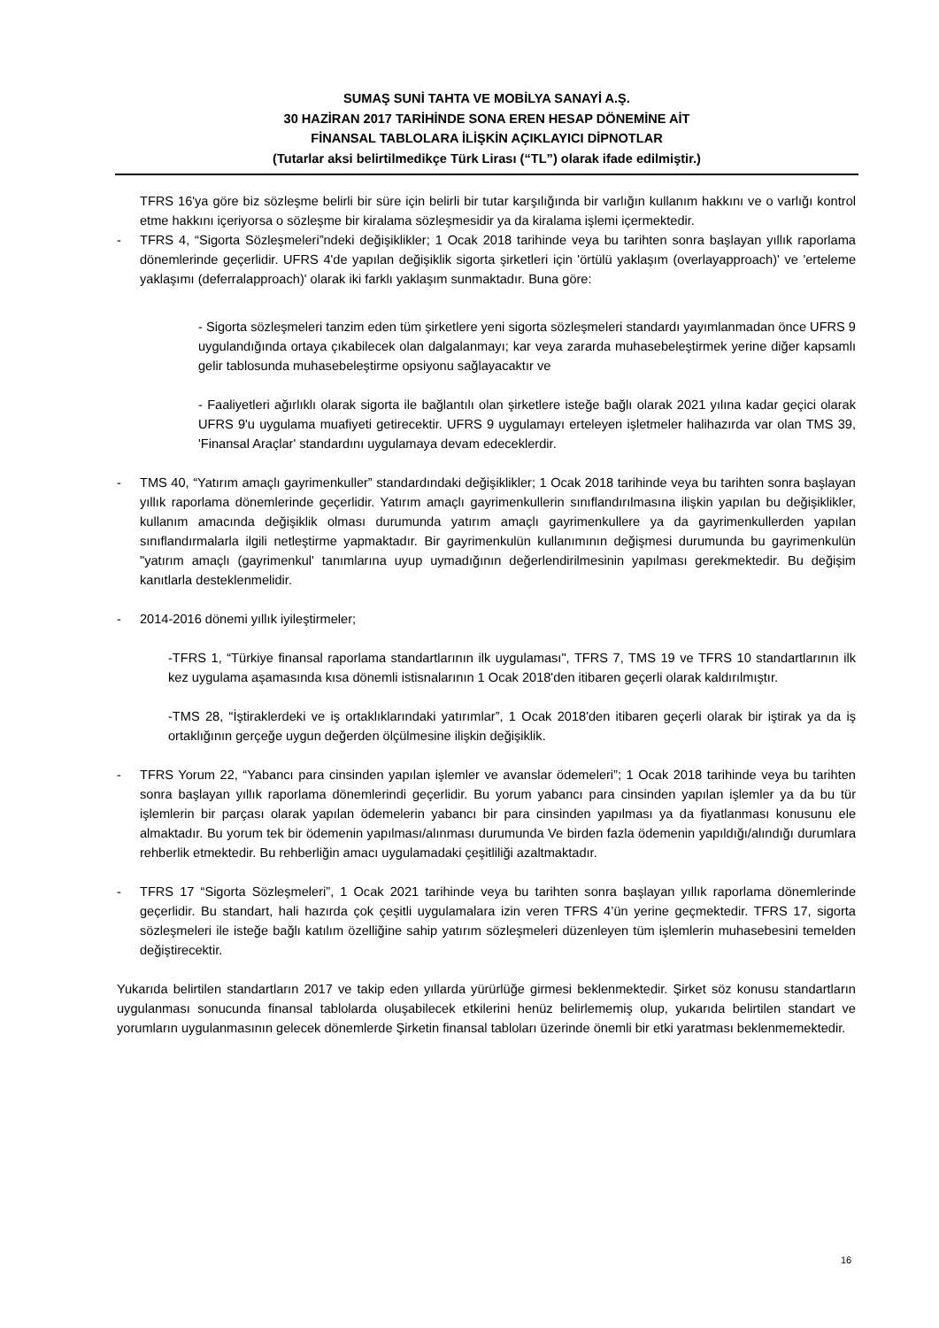SUMAŞ SUNİ TAHTA VE MOBİLYA SANAYİ A.Ş.
30 HAZİRAN 2017 TARİHİNDE SONA EREN HESAP DÖNEMİNE AİT
FİNANSAL TABLOLARA İLİŞKİN AÇIKLAYICI DİPNOTLAR
(Tutarlar aksi belirtilmedikçe Türk Lirası (“TL”) olarak ifade edilmiştir.)
TFRS 16'ya göre biz sözleşme belirli bir süre için belirli bir tutar karşılığında bir varlığın kullanım hakkını ve o varlığı kontrol etme hakkını içeriyorsa o sözleşme bir kiralama sözleşmesidir ya da kiralama işlemi içermektedir.
- TFRS 4, “Sigorta Sözleşmeleri”ndeki değişiklikler; 1 Ocak 2018 tarihinde veya bu tarihten sonra başlayan yıllık raporlama dönemlerinde geçerlidir. UFRS 4'de yapılan değişiklik sigorta şirketleri için 'örtülü yaklaşım (overlayapproach)' ve 'erteleme yaklaşımı (deferralapproach)' olarak iki farklı yaklaşım sunmaktadır. Buna göre:
- Sigorta sözleşmeleri tanzim eden tüm şirketlere yeni sigorta sözleşmeleri standardı yayımlanmadan önce UFRS 9 uygulandığında ortaya çıkabilecek olan dalgalanmayı; kar veya zararda muhasebeleştirmek yerine diğer kapsamlı gelir tablosunda muhasebeleştirme opsiyonu sağlayacaktır ve
- Faaliyetleri ağırlıklı olarak sigorta ile bağlantılı olan şirketlere isteğe bağlı olarak 2021 yılına kadar geçici olarak UFRS 9'u uygulama muafiyeti getirecektir. UFRS 9 uygulamayı erteleyen işletmeler halihazırda var olan TMS 39, 'Finansal Araçlar' standardını uygulamaya devam edeceklerdir.
- TMS 40, “Yatırım amaçlı gayrimenkuller” standardındaki değişiklikler; 1 Ocak 2018 tarihinde veya bu tarihten sonra başlayan yıllık raporlama dönemlerinde geçerlidir. Yatırım amaçlı gayrimenkullerin sınıflandırılmasına ilişkin yapılan bu değişiklikler, kullanım amacında değişiklik olması durumunda yatırım amaçlı gayrimenkullere ya da gayrimenkullerden yapılan sınıflandırmalarla ilgili netleştirme yapmaktadır. Bir gayrimenkulün kullanımının değişmesi durumunda bu gayrimenkulün "yatırım amaçlı (gayrimenkul' tanımlarına uyup uymadığının değerlendirilmesinin yapılması gerekmektedir. Bu değişim kanıtlarla desteklenmelidir.
- 2014-2016 dönemi yıllık iyileştirmeler;
-TFRS 1, “Türkiye finansal raporlama standartlarının ilk uygulaması", TFRS 7, TMS 19 ve TFRS 10 standartlarının ilk kez uygulama aşamasında kısa dönemli istisnalarının 1 Ocak 2018'den itibaren geçerli olarak kaldırılmıştır.
-TMS 28, “İştiraklerdeki ve iş ortaklıklarındaki yatırımlar”, 1 Ocak 2018'den itibaren geçerli olarak bir iştirak ya da iş ortaklığının gerçeğe uygun değerden ölçülmesine ilişkin değişiklik.
- TFRS Yorum 22, “Yabancı para cinsinden yapılan işlemler ve avanslar ödemeleri”; 1 Ocak 2018 tarihinde veya bu tarihten sonra başlayan yıllık raporlama dönemlerindi geçerlidir. Bu yorum yabancı para cinsinden yapılan işlemler ya da bu tür işlemlerin bir parçası olarak yapılan ödemelerin yabancı bir para cinsinden yapılması ya da fiyatlanması konusunu ele almaktadır. Bu yorum tek bir ödemenin yapılması/alınması durumunda Ve birden fazla ödemenin yapıldığı/alındığı durumlara rehberlik etmektedir. Bu rehberliğin amacı uygulamadaki çeşitliliği azaltmaktadır.
- TFRS 17 “Sigorta Sözleşmeleri”, 1 Ocak 2021 tarihinde veya bu tarihten sonra başlayan yıllık raporlama dönemlerinde geçerlidir. Bu standart, hali hazırda çok çeşitli uygulamalara izin veren TFRS 4’ün yerine geçmektedir. TFRS 17, sigorta sözleşmeleri ile isteğe bağlı katılım özelliğine sahip yatırım sözleşmeleri düzenleyen tüm işlemlerin muhasebesini temelden değiştirecektir.
Yukarıda belirtilen standartların 2017 ve takip eden yıllarda yürürlüğe girmesi beklenmektedir. Şirket söz konusu standartların uygulanması sonucunda finansal tablolarda oluşabilecek etkilerini henüz belirlememiş olup, yukarıda belirtilen standart ve yorumların uygulanmasının gelecek dönemlerde Şirketin finansal tabloları üzerinde önemli bir etki yaratması beklenmemektedir.
16